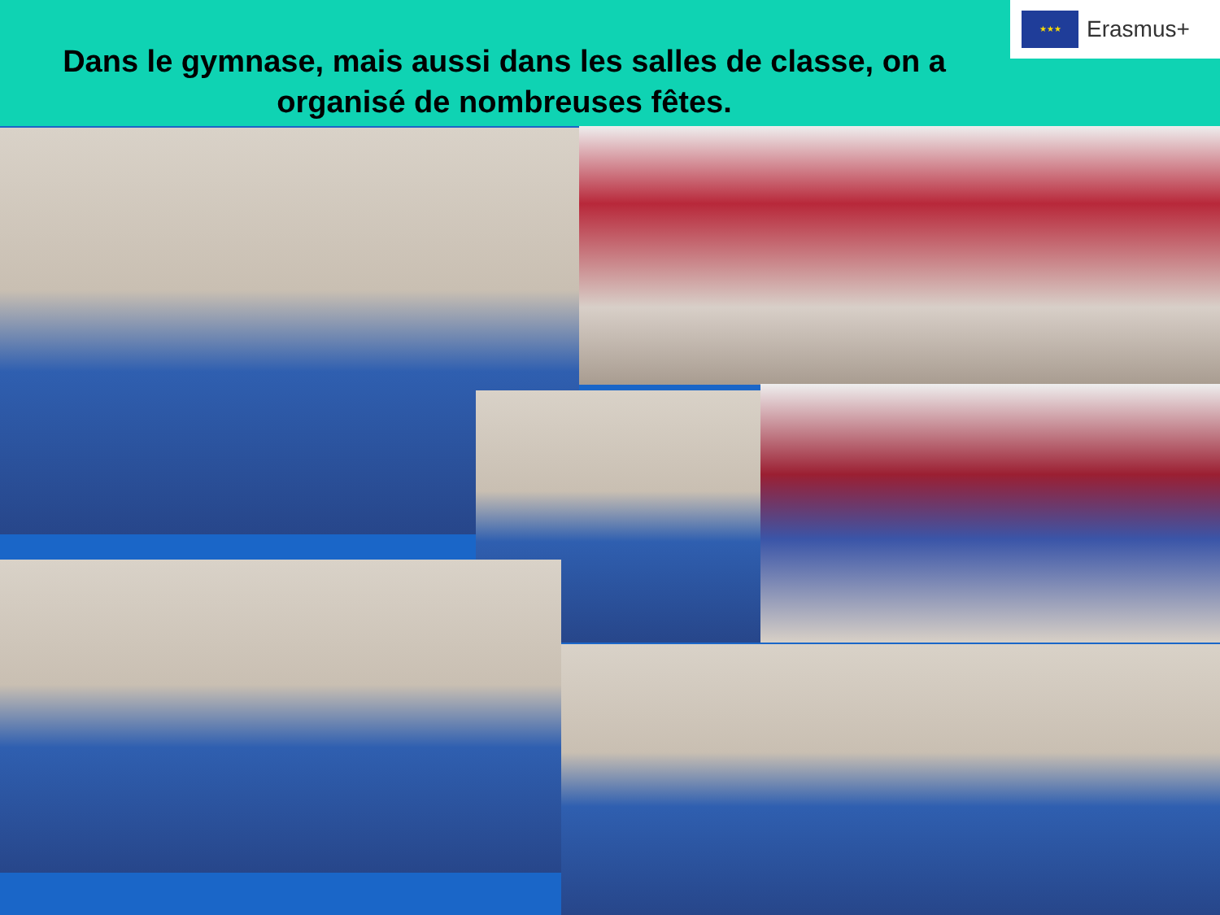Dans le gymnase, mais aussi dans les salles de classe, on a organisé de nombreuses fêtes.
★★★
Erasmus+